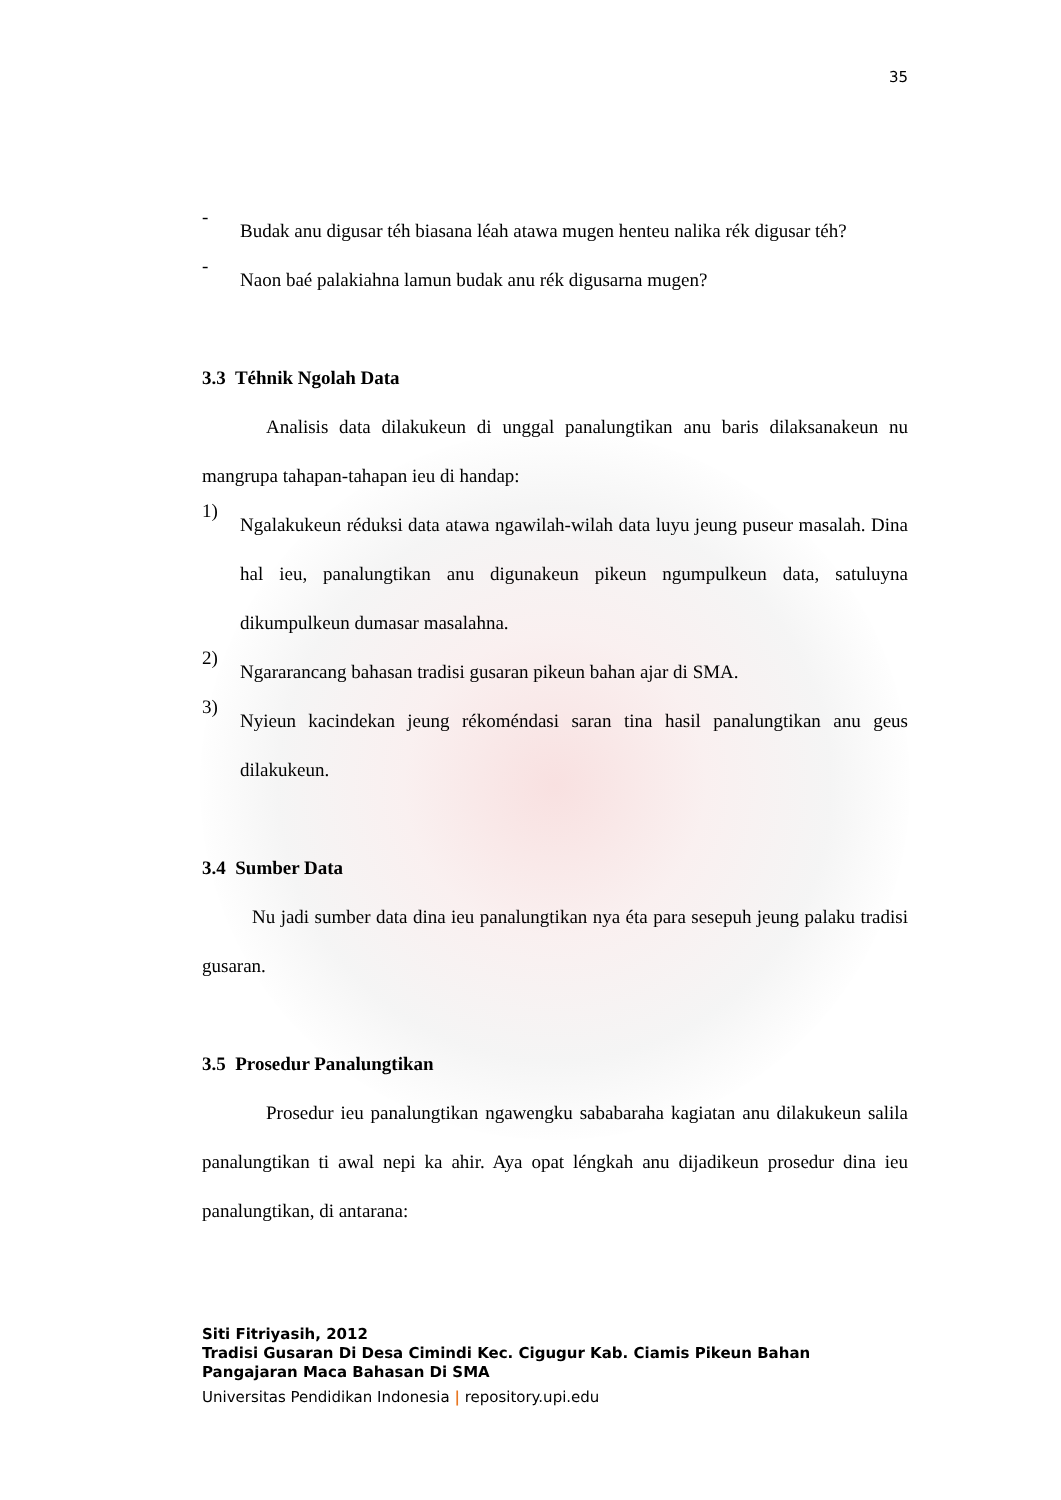35
-
Budak anu digusar téh biasana léah atawa mugen henteu nalika rék digusar téh?
-
Naon baé palakiahna lamun budak anu rék digusarna mugen?
3.3 Téhnik Ngolah Data
Analisis data dilakukeun di unggal panalungtikan anu baris dilaksanakeun nu mangrupa tahapan-tahapan ieu di handap:
1)
Ngalakukeun réduksi data atawa ngawilah-wilah data luyu jeung puseur masalah. Dina hal ieu, panalungtikan anu digunakeun pikeun ngumpulkeun data, satuluyna dikumpulkeun dumasar masalahna.
2)
Ngararancang bahasan tradisi gusaran pikeun bahan ajar di SMA.
3)
Nyieun kacindekan jeung rékoméndasi saran tina hasil panalungtikan anu geus dilakukeun.
3.4 Sumber Data
Nu jadi sumber data dina ieu panalungtikan nya éta para sesepuh jeung palaku tradisi gusaran.
3.5 Prosedur Panalungtikan
Prosedur ieu panalungtikan ngawengku sababaraha kagiatan anu dilakukeun salila panalungtikan ti awal nepi ka ahir. Aya opat léngkah anu dijadikeun prosedur dina ieu panalungtikan, di antarana:
Siti Fitriyasih, 2012
Tradisi Gusaran Di Desa Cimindi Kec. Cigugur Kab. Ciamis Pikeun Bahan Pangajaran Maca Bahasan Di SMA
Universitas Pendidikan Indonesia | repository.upi.edu